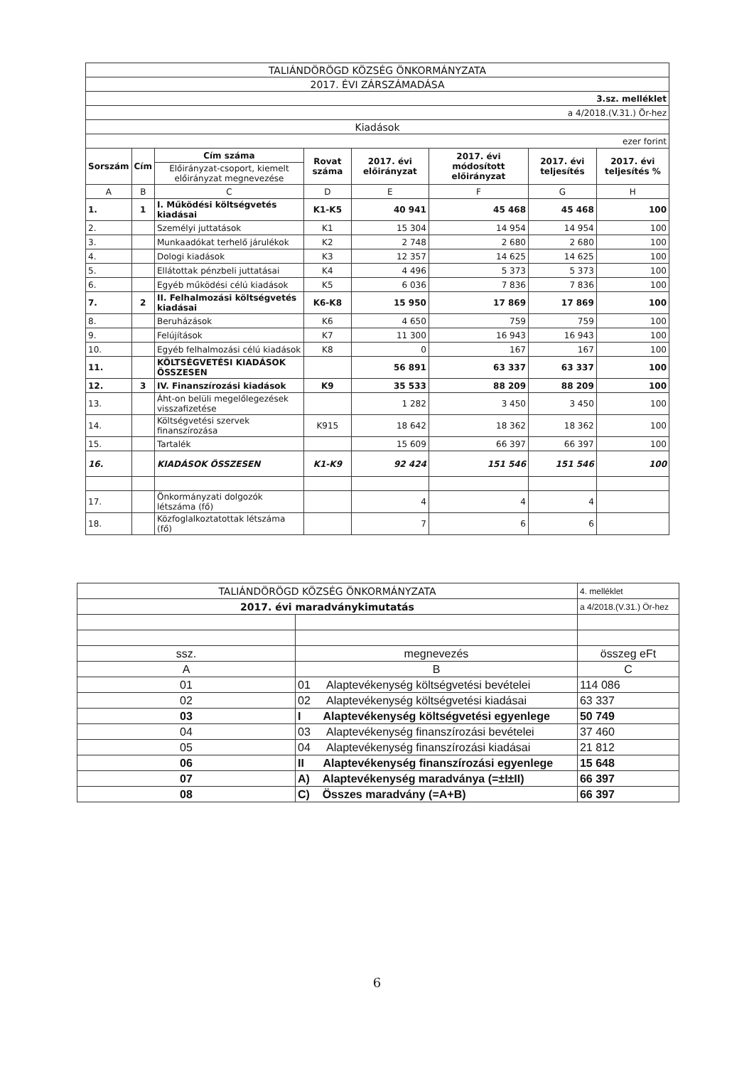| TALIÁNDÖRÖGD KÖZSÉG ÖNKORMÁNYZATA | | | | | | | |
| 2017. ÉVI ZÁRSZÁMADÁSA | | | | | | | |
| 3.sz. melléklet | | | | | | | |
| a 4/2018.(V.31.) Ör-hez | | | | | | | |
| Kiadások | | | | | | | |
| ezer forint | | | | | | | |
| Sorszám | Cím | Cím száma | Rovat száma | 2017. évi előirányzat | 2017. évi módosított előirányzat | 2017. évi teljesítés | 2017. évi teljesítés % |
| | | Előirányzat-csoport, kiemelt előirányzat megnevezése | | | | | |
| A | B | C | D | E | F | G | H |
| 1. | 1 | I. Működési költségvetés kiadásai | K1-K5 | 40 941 | 45 468 | 45 468 | 100 |
| 2. | | Személyi juttatások | K1 | 15 304 | 14 954 | 14 954 | 100 |
| 3. | | Munkaadókat terhelő járulékok | K2 | 2 748 | 2 680 | 2 680 | 100 |
| 4. | | Dologi kiadások | K3 | 12 357 | 14 625 | 14 625 | 100 |
| 5. | | Ellátottak pénzbeli juttatásai | K4 | 4 496 | 5 373 | 5 373 | 100 |
| 6. | | Egyéb működési célú kiadások | K5 | 6 036 | 7 836 | 7 836 | 100 |
| 7. | 2 | II. Felhalmozási költségvetés kiadásai | K6-K8 | 15 950 | 17 869 | 17 869 | 100 |
| 8. | | Beruházások | K6 | 4 650 | 759 | 759 | 100 |
| 9. | | Felújítások | K7 | 11 300 | 16 943 | 16 943 | 100 |
| 10. | | Egyéb felhalmozási célú kiadások | K8 | 0 | 167 | 167 | 100 |
| 11. | | KÖLTSÉGVETÉSI KIADÁSOK ÖSSZESEN | | 56 891 | 63 337 | 63 337 | 100 |
| 12. | 3 | IV. Finanszírozási kiadások | K9 | 35 533 | 88 209 | 88 209 | 100 |
| 13. | | Áht-on belüli megelőlegezések visszafizetése | | 1 282 | 3 450 | 3 450 | 100 |
| 14. | | Költségvetési szervek finanszírozása | K915 | 18 642 | 18 362 | 18 362 | 100 |
| 15. | | Tartalék | | 15 609 | 66 397 | 66 397 | 100 |
| 16. | | KIADÁSOK ÖSSZESEN | K1-K9 | 92 424 | 151 546 | 151 546 | 100 |
| 17. | | Önkormányzati dolgozók létszáma (fő) | | 4 | 4 | 4 | |
| 18. | | Közfoglalkoztatottak létszáma (fő) | | 7 | 6 | 6 | |
| TALIÁNDÖRÖGD KÖZSÉG ÖNKORMÁNYZATA | | 4. melléklet |
| 2017. évi maradványkimutatás | | a 4/2018.(V.31.) Ör-hez |
| ssz. | megnevezés | összeg eFt |
| A | B | C |
| 01 | 01 Alaptevékenység költségvetési bevételei | 114 086 |
| 02 | 02 Alaptevékenység költségvetési kiadásai | 63 337 |
| 03 | I Alaptevékenység költségvetési egyenlege | 50 749 |
| 04 | 03 Alaptevékenység finanszírozási bevételei | 37 460 |
| 05 | 04 Alaptevékenység finanszírozási kiadásai | 21 812 |
| 06 | II Alaptevékenység finanszírozási egyenlege | 15 648 |
| 07 | A) Alaptevékenység maradványa (=±I±II) | 66 397 |
| 08 | C) Összes maradvány (=A+B) | 66 397 |
6